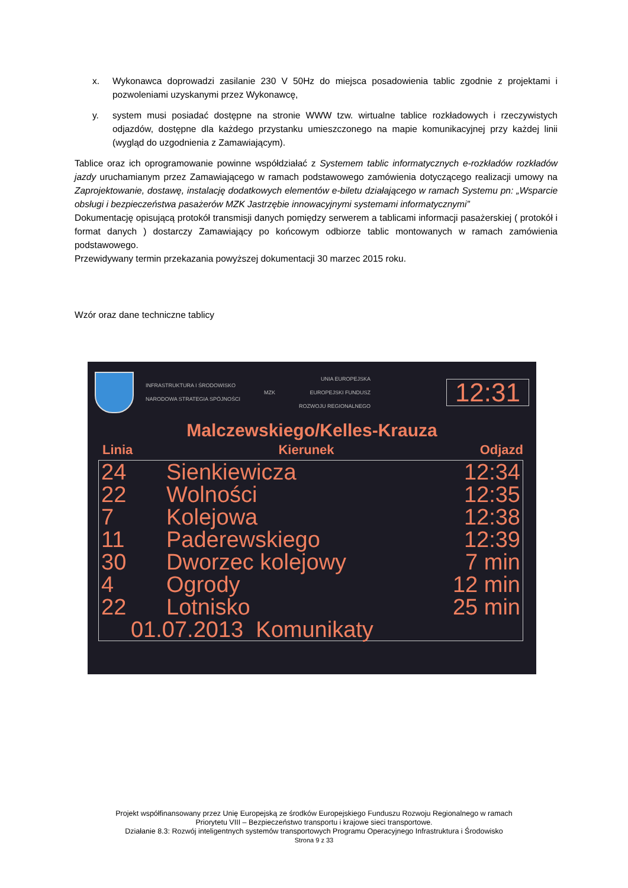x. Wykonawca doprowadzi zasilanie 230 V 50Hz do miejsca posadowienia tablic zgodnie z projektami i pozwoleniami uzyskanymi przez Wykonawcę,
y. system musi posiadać dostępne na stronie WWW tzw. wirtualne tablice rozkładowych i rzeczywistych odjazdów, dostępne dla każdego przystanku umieszczonego na mapie komunikacyjnej przy każdej linii (wygląd do uzgodnienia z Zamawiającym).
Tablice oraz ich oprogramowanie powinne współdziałać z Systemem tablic informatycznych e-rozkładów rozkładów jazdy uruchamianym przez Zamawiającego w ramach podstawowego zamówienia dotyczącego realizacji umowy na Zaprojektowanie, dostawę, instalację dodatkowych elementów e-biletu działającego w ramach Systemu pn: „Wsparcie obsługi i bezpieczeństwa pasażerów MZK Jastrzębie innowacyjnymi systemami informatycznymi”
Dokumentację opisującą protokół transmisji danych pomiędzy serwerem a tablicami informacji pasażerskiej ( protokół i format danych ) dostarczy Zamawiający po końcowym odbiorze tablic montowanych w ramach zamówienia podstawowego.
Przewidywany termin przekazania powyższej dokumentacji 30 marzec 2015 roku.
Wzór oraz dane techniczne tablicy
INFRASTRUKTURA I ŚRODOWISKO
NARODOWA STRATEGIA SPÓJNOŚCI MZK UNIA EUROPEJSKA
EUROPEJSKI FUNDUSZ
ROZWOJU REGIONALNEGO
12:31
Malczewskiego/Kelles-Krauza
Linia Kierunek Odjazd
24 Sienkiewicza 12:34
22 Wolności 12:35
7 Kolejowa 12:38
11 Paderewskiego 12:39
30 Dworzec kolejowy 7 min
4 Ogrody 12 min
22 Lotnisko 25 min
01.07.2013 Komunikaty
Projekt współfinansowany przez Unię Europejską ze środków Europejskiego Funduszu Rozwoju Regionalnego w ramach
Priorytetu VIII – Bezpieczeństwo transportu i krajowe sieci transportowe.
Działanie 8.3: Rozwój inteligentnych systemów transportowych Programu Operacyjnego Infrastruktura i Środowisko
Strona 9 z 33